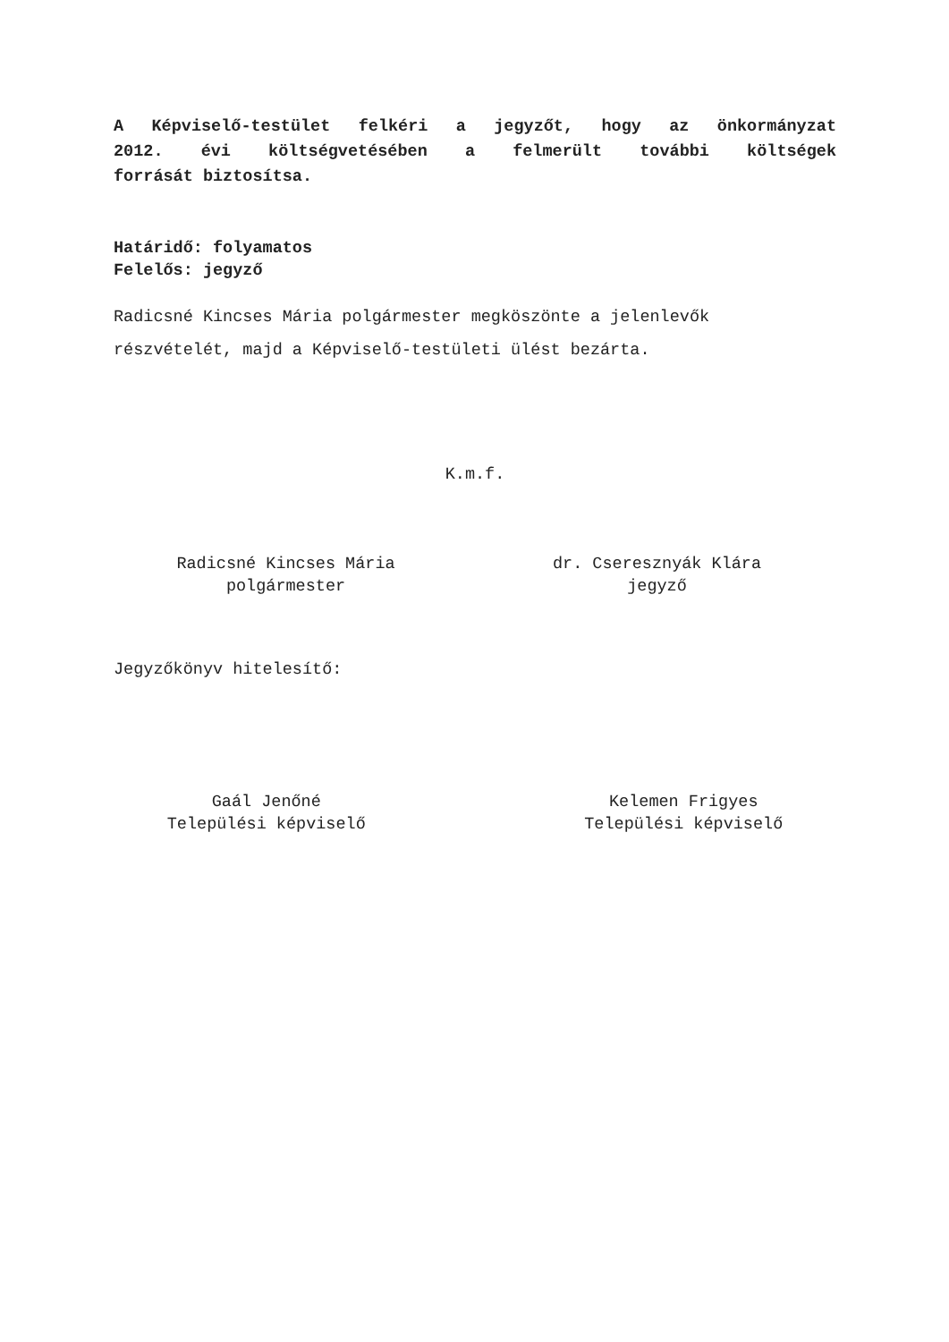A Képviselő-testület felkéri a jegyzőt, hogy az önkormányzat
2012. évi költségvetésében a felmerült további költségek
forrását biztosítsa.
Határidő: folyamatos
Felelős: jegyző
Radicsné Kincses Mária polgármester megköszönte a jelenlevők
részvételét, majd a Képviselő-testületi ülést bezárta.
K.m.f.
Radicsné Kincses Mária
polgármester
dr. Cseresznyák Klára
jegyző
Jegyzőkönyv hitelesítő:
Gaál Jenőné
Települési képviselő
Kelemen Frigyes
Települési képviselő